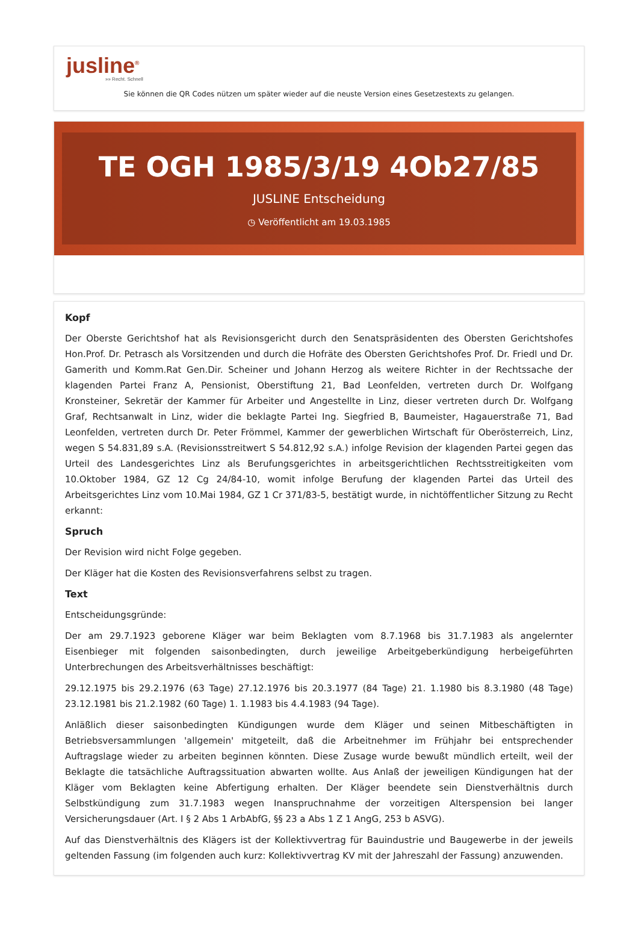jusline<sup>®</sup>
»» Recht. Schnell
Sie können die QR Codes nützen um später wieder auf die neuste Version eines Gesetzestexts zu gelangen.
TE OGH 1985/3/19 4Ob27/85
JUSLINE Entscheidung
◷ Veröffentlicht am 19.03.1985
Kopf
Der Oberste Gerichtshof hat als Revisionsgericht durch den Senatspräsidenten des Obersten Gerichtshofes Hon.Prof. Dr. Petrasch als Vorsitzenden und durch die Hofräte des Obersten Gerichtshofes Prof. Dr. Friedl und Dr. Gamerith und Komm.Rat Gen.Dir. Scheiner und Johann Herzog als weitere Richter in der Rechtssache der klagenden Partei Franz A, Pensionist, Oberstiftung 21, Bad Leonfelden, vertreten durch Dr. Wolfgang Kronsteiner, Sekretär der Kammer für Arbeiter und Angestellte in Linz, dieser vertreten durch Dr. Wolfgang Graf, Rechtsanwalt in Linz, wider die beklagte Partei Ing. Siegfried B, Baumeister, Hagauerstraße 71, Bad Leonfelden, vertreten durch Dr. Peter Frömmel, Kammer der gewerblichen Wirtschaft für Oberösterreich, Linz, wegen S 54.831,89 s.A. (Revisionsstreitwert S 54.812,92 s.A.) infolge Revision der klagenden Partei gegen das Urteil des Landesgerichtes Linz als Berufungsgerichtes in arbeitsgerichtlichen Rechtsstreitigkeiten vom 10.Oktober 1984, GZ 12 Cg 24/84-10, womit infolge Berufung der klagenden Partei das Urteil des Arbeitsgerichtes Linz vom 10.Mai 1984, GZ 1 Cr 371/83-5, bestätigt wurde, in nichtöffentlicher Sitzung zu Recht erkannt:
Spruch
Der Revision wird nicht Folge gegeben.
Der Kläger hat die Kosten des Revisionsverfahrens selbst zu tragen.
Text
Entscheidungsgründe:
Der am 29.7.1923 geborene Kläger war beim Beklagten vom 8.7.1968 bis 31.7.1983 als angelernter Eisenbieger mit folgenden saisonbedingten, durch jeweilige Arbeitgeberkündigung herbeigeführten Unterbrechungen des Arbeitsverhältnisses beschäftigt:
29.12.1975 bis 29.2.1976 (63 Tage) 27.12.1976 bis 20.3.1977 (84 Tage) 21. 1.1980 bis 8.3.1980 (48 Tage) 23.12.1981 bis 21.2.1982 (60 Tage) 1. 1.1983 bis 4.4.1983 (94 Tage).
Anläßlich dieser saisonbedingten Kündigungen wurde dem Kläger und seinen Mitbeschäftigten in Betriebsversammlungen 'allgemein' mitgeteilt, daß die Arbeitnehmer im Frühjahr bei entsprechender Auftragslage wieder zu arbeiten beginnen könnten. Diese Zusage wurde bewußt mündlich erteilt, weil der Beklagte die tatsächliche Auftragssituation abwarten wollte. Aus Anlaß der jeweiligen Kündigungen hat der Kläger vom Beklagten keine Abfertigung erhalten. Der Kläger beendete sein Dienstverhältnis durch Selbstkündigung zum 31.7.1983 wegen Inanspruchnahme der vorzeitigen Alterspension bei langer Versicherungsdauer (Art. I § 2 Abs 1 ArbAbfG, §§ 23 a Abs 1 Z 1 AngG, 253 b ASVG).
Auf das Dienstverhältnis des Klägers ist der Kollektivvertrag für Bauindustrie und Baugewerbe in der jeweils geltenden Fassung (im folgenden auch kurz: Kollektivvertrag KV mit der Jahreszahl der Fassung) anzuwenden.